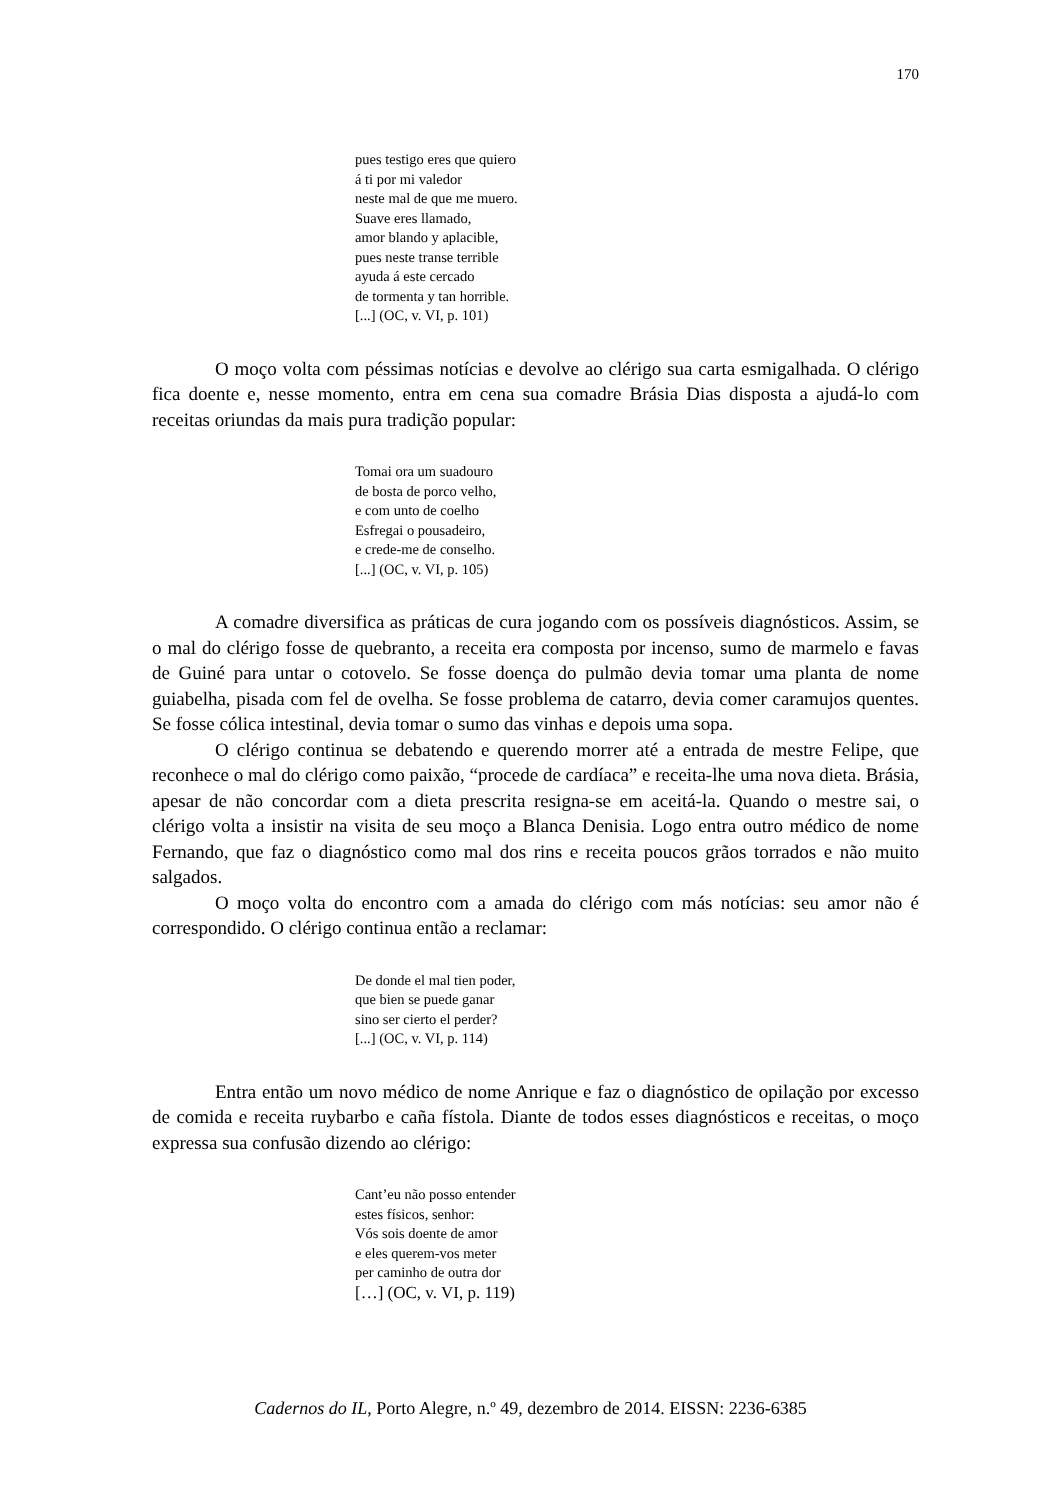170
pues testigo eres que quiero
á ti por mi valedor
neste mal de que me muero.
Suave eres llamado,
amor blando y aplacible,
pues neste transe terrible
ayuda á este cercado
de tormenta y tan horrible.
[...] (OC, v. VI, p. 101)
O moço volta com péssimas notícias e devolve ao clérigo sua carta esmigalhada. O clérigo fica doente e, nesse momento, entra em cena sua comadre Brásia Dias disposta a ajudá-lo com receitas oriundas da mais pura tradição popular:
Tomai ora um suadouro
de bosta de porco velho,
e com unto de coelho
Esfregai o pousadeiro,
e crede-me de conselho.
[...] (OC, v. VI, p. 105)
A comadre diversifica as práticas de cura jogando com os possíveis diagnósticos. Assim, se o mal do clérigo fosse de quebranto, a receita era composta por incenso, sumo de marmelo e favas de Guiné para untar o cotovelo. Se fosse doença do pulmão devia tomar uma planta de nome guiabelha, pisada com fel de ovelha. Se fosse problema de catarro, devia comer caramujos quentes. Se fosse cólica intestinal, devia tomar o sumo das vinhas e depois uma sopa.
O clérigo continua se debatendo e querendo morrer até a entrada de mestre Felipe, que reconhece o mal do clérigo como paixão, “procede de cardíaca” e receita-lhe uma nova dieta. Brásia, apesar de não concordar com a dieta prescrita resigna-se em aceitá-la. Quando o mestre sai, o clérigo volta a insistir na visita de seu moço a Blanca Denisia. Logo entra outro médico de nome Fernando, que faz o diagnóstico como mal dos rins e receita poucos grãos torrados e não muito salgados.
O moço volta do encontro com a amada do clérigo com más notícias: seu amor não é correspondido. O clérigo continua então a reclamar:
De donde el mal tien poder,
que bien se puede ganar
sino ser cierto el perder?
[...] (OC, v. VI, p. 114)
Entra então um novo médico de nome Anrique e faz o diagnóstico de opilação por excesso de comida e receita ruybarbo e caña fístola. Diante de todos esses diagnósticos e receitas, o moço expressa sua confusão dizendo ao clérigo:
Cant’eu não posso entender
estes físicos, senhor:
Vós sois doente de amor
e eles querem-vos meter
per caminho de outra dor
[…] (OC, v. VI, p. 119)
Cadernos do IL, Porto Alegre, n.º 49, dezembro de 2014. EISSN: 2236-6385